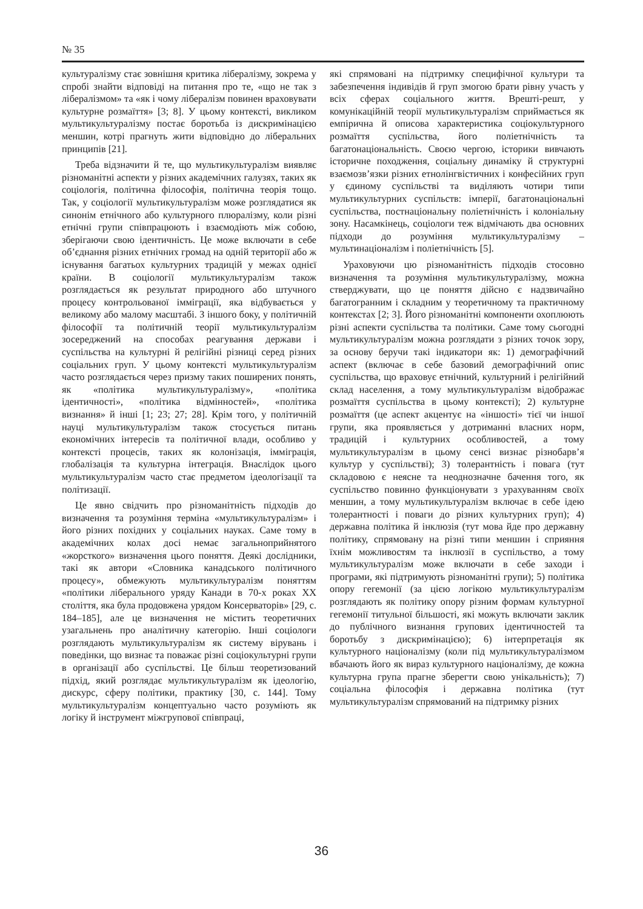№ 35
культуралізму стає зовнішня критика лібералізму, зокрема у спробі знайти відповіді на питання про те, «що не так з лібералізмом» та «як і чому лібералізм повинен враховувати культурне розмаїття» [3; 8]. У цьому контексті, викликом мультикультуралізму постає боротьба із дискримінацією меншин, котрі прагнуть жити відповідно до ліберальних принципів [21].
Треба відзначити й те, що мультикультуралізм виявляє різноманітні аспекти у різних академічних галузях, таких як соціологія, політична філософія, політична теорія тощо. Так, у соціології мультикультуралізм може розглядатися як синонім етнічного або культурного плюралізму, коли різні етнічні групи співпрацюють і взаємодіють між собою, зберігаючи свою ідентичність. Це може включати в себе об’єднання різних етнічних громад на одній території або ж існування багатьох культурних традицій у межах однієї країни. В соціології мультикультуралізм також розглядається як результат природного або штучного процесу контрольованої імміграції, яка відбувається у великому або малому масштабі. З іншого боку, у політичній філософії та політичній теорії мультикультуралізм зосереджений на способах реагування держави і суспільства на культурні й релігійні різниці серед різних соціальних груп. У цьому контексті мультикультуралізм часто розглядається через призму таких поширених понять, як «політика мультикультуралізму», «політика ідентичності», «політика відмінностей», «політика визнання» й інші [1; 23; 27; 28]. Крім того, у політичній науці мультикультуралізм також стосується питань економічних інтересів та політичної влади, особливо у контексті процесів, таких як колонізація, імміграція, глобалізація та культурна інтеграція. Внаслідок цього мультикультуралізм часто стає предметом ідеологізації та політизації.
Це явно свідчить про різноманітність підходів до визначення та розуміння терміна «мультикультуралізм» і його різних похідних у соціальних науках. Саме тому в академічних колах досі немає загальноприйнятого «жорсткого» визначення цього поняття. Деякі дослідники, такі як автори «Словника канадського політичного процесу», обмежують мультикультуралізм поняттям «політики ліберального уряду Канади в 70-х роках XX століття, яка була продовжена урядом Консерваторів» [29, с. 184–185], але це визначення не містить теоретичних узагальнень про аналітичну категорію. Інші соціологи розглядають мультикультуралізм як систему вірувань і поведінки, що визнає та поважає різні соціокультурні групи в організації або суспільстві. Це більш теоретизований підхід, який розглядає мультикультуралізм як ідеологію, дискурс, сферу політики, практику [30, с. 144]. Тому мультикультуралізм концептуально часто розуміють як логіку й інструмент міжгрупової співпраці,
які спрямовані на підтримку специфічної культури та забезпечення індивідів й груп змогою брати рівну участь у всіх сферах соціального життя. Врешті-решт, у комунікаційній теорії мультикультуралізм сприймається як емпірична й описова характеристика соціокультурного розмаїття суспільства, його поліетнічність та багатонаціональність. Своєю чергою, історики вивчають історичне походження, соціальну динаміку й структурні взаємозв’язки різних етнолінгвістичних і конфесійних груп у єдиному суспільстві та виділяють чотири типи мультикультурних суспільств: імперії, багатонаціональні суспільства, постнаціональну поліетнічність і колоніальну зону. Насамкінець, соціологи теж відмічають два основних підходи до розуміння мультикультуралізму – мультинаціоналізм і поліетнічність [5].
Ураховуючи цю різноманітність підходів стосовно визначення та розуміння мультикультуралізму, можна стверджувати, що це поняття дійсно є надзвичайно багатогранним і складним у теоретичному та практичному контекстах [2; 3]. Його різноманітні компоненти охоплюють різні аспекти суспільства та політики. Саме тому сьогодні мультикультуралізм можна розглядати з різних точок зору, за основу беручи такі індикатори як: 1) демографічний аспект (включає в себе базовий демографічний опис суспільства, що враховує етнічний, культурний і релігійний склад населення, а тому мультикультуралізм відображає розмаїття суспільства в цьому контексті); 2) культурне розмаїття (це аспект акцентує на «іншості» тієї чи іншої групи, яка проявляється у дотриманні власних норм, традицій і культурних особливостей, а тому мультикультуралізм в цьому сенсі визнає різнобарв’я культур у суспільстві); 3) толерантність і повага (тут складовою є неясне та неоднозначне бачення того, як суспільство повинно функціонувати з урахуванням своїх меншин, а тому мультикультуралізм включає в себе ідею толерантності і поваги до різних культурних груп); 4) державна політика й інклюзія (тут мова йде про державну політику, спрямовану на різні типи меншин і сприяння їхнім можливостям та інклюзії в суспільство, а тому мультикультуралізм може включати в себе заходи і програми, які підтримують різноманітні групи); 5) політика опору гегемонії (за цією логікою мультикультуралізм розглядають як політику опору різним формам культурної гегемонії титульної більшості, які можуть включати заклик до публічного визнання групових ідентичностей та боротьбу з дискримінацією); 6) інтерпретація як культурного націоналізму (коли під мультикультуралізмом вбачають його як вираз культурного націоналізму, де кожна культурна група прагне зберегти свою унікальність); 7) соціальна філософія і державна політика (тут мультикультуралізм спрямований на підтримку різних
36